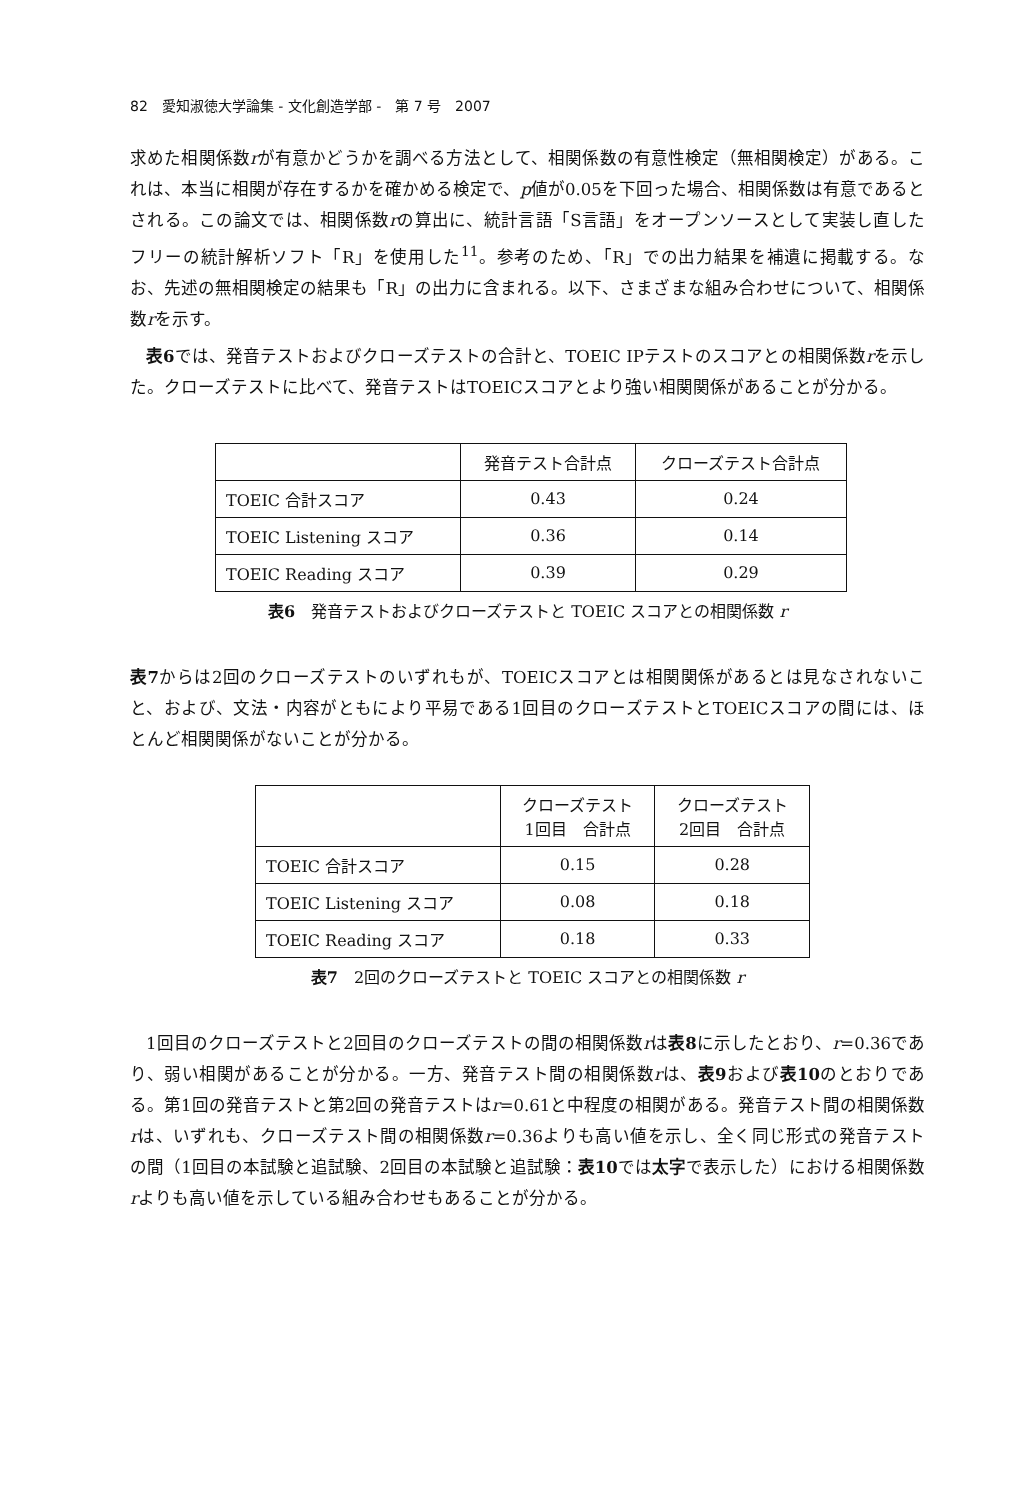82　愛知淑徳大学論集 - 文化創造学部 -　第 7 号　2007
求めた相関係数rが有意かどうかを調べる方法として、相関係数の有意性検定（無相関検定）がある。これは、本当に相関が存在するかを確かめる検定で、p値が0.05を下回った場合、相関係数は有意であるとされる。この論文では、相関係数rの算出に、統計言語「S言語」をオープンソースとして実装し直したフリーの統計解析ソフト「R」を使用した<sup>11</sup>。参考のため、「R」での出力結果を補遺に掲載する。なお、先述の無相関検定の結果も「R」の出力に含まれる。以下、さまざまな組み合わせについて、相関係数rを示す。
表6では、発音テストおよびクローズテストの合計と、TOEIC IPテストのスコアとの相関係数rを示した。クローズテストに比べて、発音テストはTOEICスコアとより強い相関関係があることが分かる。
| | 発音テスト合計点 | クローズテスト合計点 |
| --- | --- | --- |
| TOEIC 合計スコア | 0.43 | 0.24 |
| TOEIC Listening スコア | 0.36 | 0.14 |
| TOEIC Reading スコア | 0.39 | 0.29 |
表6　発音テストおよびクローズテストと TOEIC スコアとの相関係数 r
表7からは2回のクローズテストのいずれもが、TOEICスコアとは相関関係があるとは見なされないこと、および、文法・内容がともにより平易である1回目のクローズテストとTOEICスコアの間には、ほとんど相関関係がないことが分かる。
| | クローズテスト 1回目 合計点 | クローズテスト 2回目 合計点 |
| --- | --- | --- |
| TOEIC 合計スコア | 0.15 | 0.28 |
| TOEIC Listening スコア | 0.08 | 0.18 |
| TOEIC Reading スコア | 0.18 | 0.33 |
表7　2回のクローズテストと TOEIC スコアとの相関係数 r
1回目のクローズテストと2回目のクローズテストの間の相関係数rは表8に示したとおり、r=0.36であり、弱い相関があることが分かる。一方、発音テスト間の相関係数rは、表9および表10のとおりである。第1回の発音テストと第2回の発音テストはr=0.61と中程度の相関がある。発音テスト間の相関係数rは、いずれも、クローズテスト間の相関係数r=0.36よりも高い値を示し、全く同じ形式の発音テストの間（1回目の本試験と追試験、2回目の本試験と追試験：表10では太字で表示した）における相関係数rよりも高い値を示している組み合わせもあることが分かる。